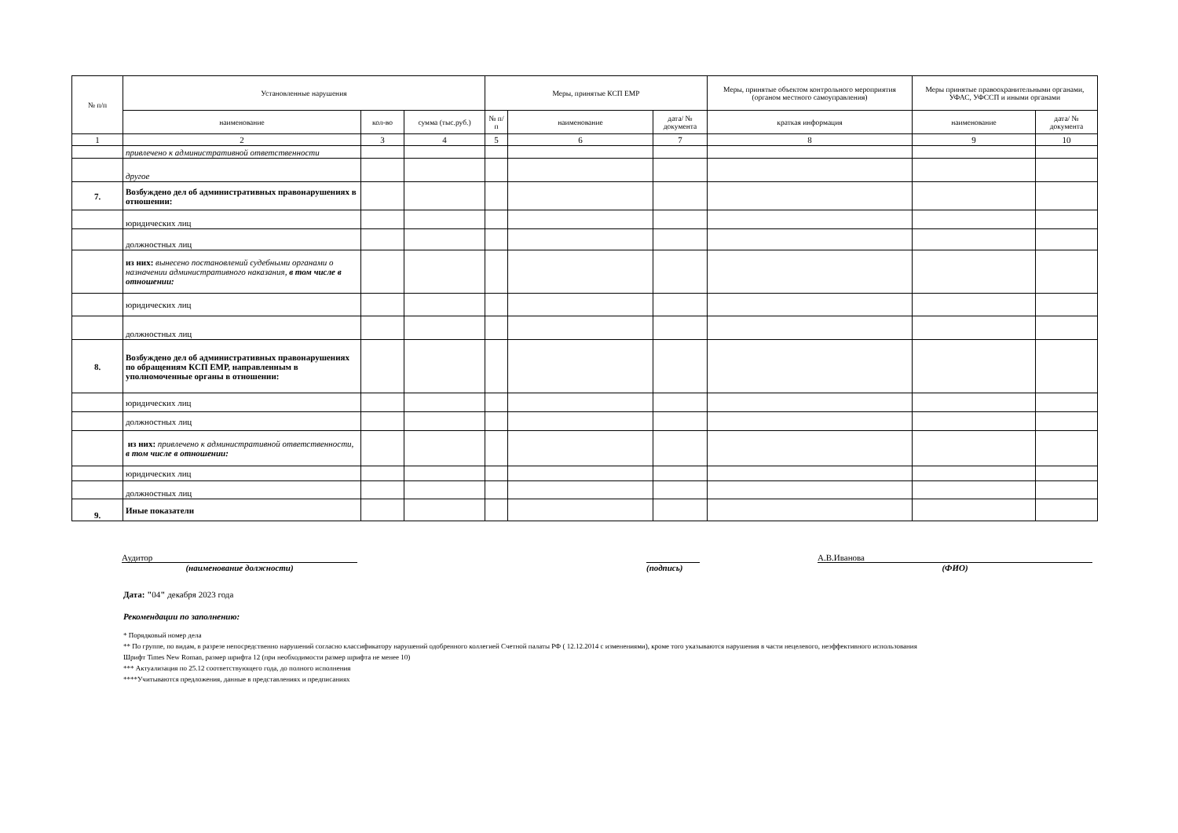| № п/п | Установленные нарушения | | | Меры, принятые КСП ЕМР | | | Меры, принятые объектом контрольного мероприятия (органом местного самоуправления) | Меры принятые правоохранительными органами, УФАС, УФССП и иными органами | |
| --- | --- | --- | --- | --- | --- | --- | --- | --- | --- |
| | наименование | кол-во | сумма (тыс.руб.) | № п/п | наименование | дата/ № документа | краткая информация | наименование | дата/ № документа |
| 1 | 2 | 3 | 4 | 5 | 6 | 7 | 8 | 9 | 10 |
| | привлечено к административной ответственности | | | | | | | | |
| | другое | | | | | | | | |
| 7. | Возбуждено дел об административных правонарушениях в отношении: | | | | | | | | |
| | юридических лиц | | | | | | | | |
| | должностных лиц | | | | | | | | |
| | из них: вынесено постановлений судебными органами о назначении административного наказания, в том числе в отношении: | | | | | | | | |
| | юридических лиц | | | | | | | | |
| | должностных лиц | | | | | | | | |
| 8. | Возбуждено дел об административных правонарушениях по обращениям КСП ЕМР, направленным в уполномоченные органы в отношении: | | | | | | | | |
| | юридических лиц | | | | | | | | |
| | должностных лиц | | | | | | | | |
| | из них: привлечено к административной ответственности, в том числе в отношении: | | | | | | | | |
| | юридических лиц | | | | | | | | |
| | должностных лиц | | | | | | | | |
| 9. | Иные показатели | | | | | | | | |
Аудитор
(наименование должности)
(подпись) А.В.Иванова
(ФИО)
Дата: "04" декабря 2023 года
Рекомендации по заполнению:
* Порядковый номер дела
** По группе, по видам, в разрезе непосредственно нарушений согласно классификатору нарушений одобренного коллегией Счетной палаты РФ ( 12.12.2014 с изменениями), кроме того указываются нарушения в части нецелевого, неэффективного использования
Шрифт Times New Roman, размер шрифта 12 (при необходимости размер шрифта не менее 10)
*** Актуализация по 25.12 соответствующего года, до полного исполнения
****Учитываются предложения, данные в представлениях и предписаниях